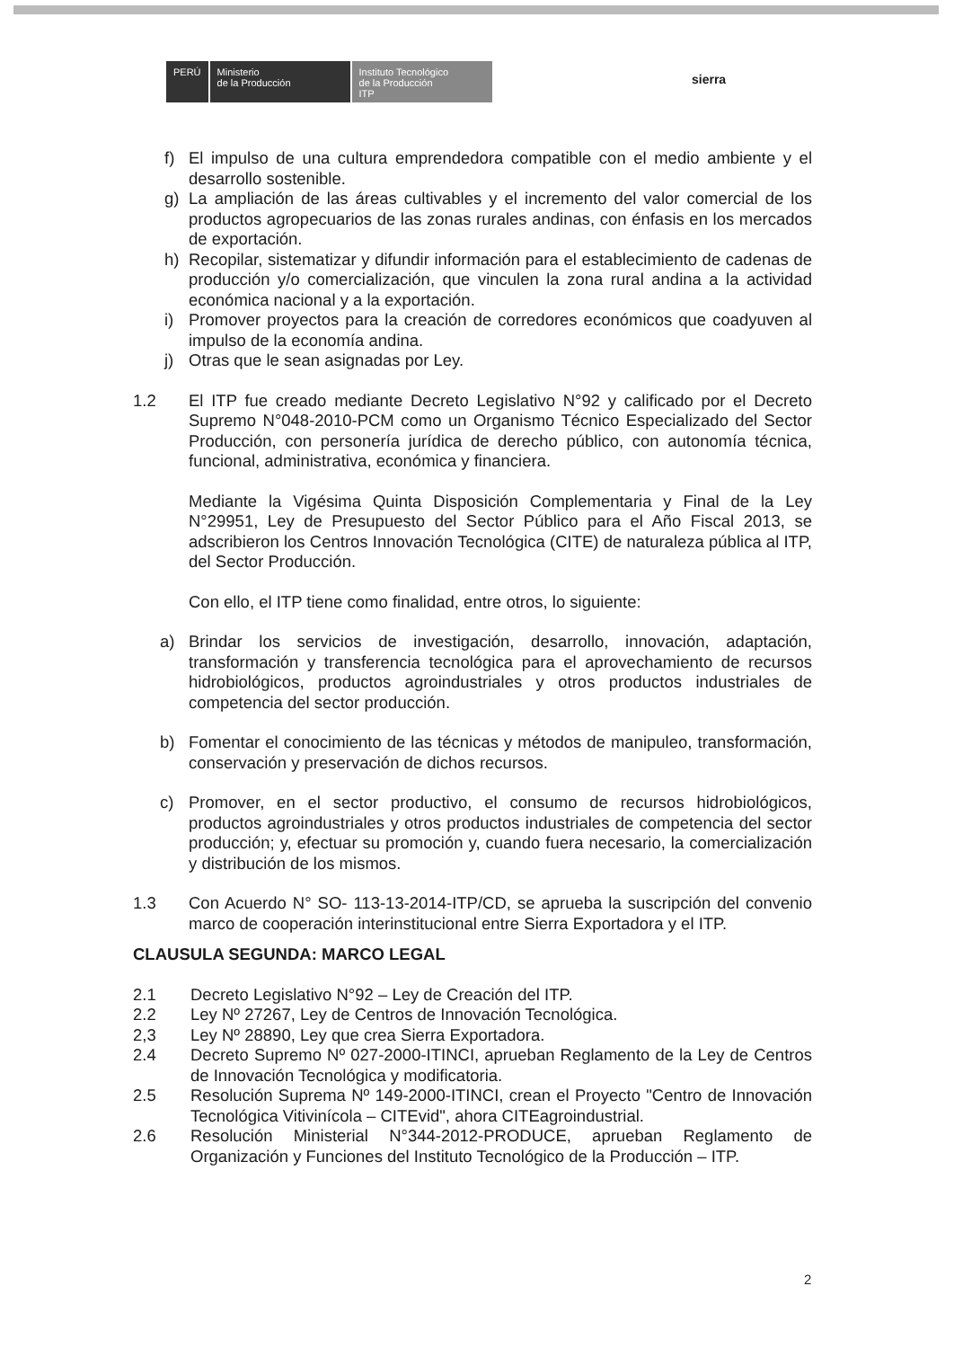PERÚ Ministerio
de la Producción
Instituto Tecnológico
de la Producción
ITP
sierra
f) El impulso de una cultura emprendedora compatible con el medio ambiente y el desarrollo sostenible.
g) La ampliación de las áreas cultivables y el incremento del valor comercial de los productos agropecuarios de las zonas rurales andinas, con énfasis en los mercados de exportación.
h) Recopilar, sistematizar y difundir información para el establecimiento de cadenas de producción y/o comercialización, que vinculen la zona rural andina a la actividad económica nacional y a la exportación.
i) Promover proyectos para la creación de corredores económicos que coadyuven al impulso de la economía andina.
j) Otras que le sean asignadas por Ley.
1.2 El ITP fue creado mediante Decreto Legislativo N°92 y calificado por el Decreto Supremo N°048-2010-PCM como un Organismo Técnico Especializado del Sector Producción, con personería jurídica de derecho público, con autonomía técnica, funcional, administrativa, económica y financiera.
Mediante la Vigésima Quinta Disposición Complementaria y Final de la Ley N°29951, Ley de Presupuesto del Sector Público para el Año Fiscal 2013, se adscribieron los Centros Innovación Tecnológica (CITE) de naturaleza pública al ITP, del Sector Producción.
Con ello, el ITP tiene como finalidad, entre otros, lo siguiente:
a) Brindar los servicios de investigación, desarrollo, innovación, adaptación, transformación y transferencia tecnológica para el aprovechamiento de recursos hidrobiológicos, productos agroindustriales y otros productos industriales de competencia del sector producción.
b) Fomentar el conocimiento de las técnicas y métodos de manipuleo, transformación, conservación y preservación de dichos recursos.
c) Promover, en el sector productivo, el consumo de recursos hidrobiológicos, productos agroindustriales y otros productos industriales de competencia del sector producción; y, efectuar su promoción y, cuando fuera necesario, la comercialización y distribución de los mismos.
1.3 Con Acuerdo N° SO- 113-13-2014-ITP/CD, se aprueba la suscripción del convenio marco de cooperación interinstitucional entre Sierra Exportadora y el ITP.
CLAUSULA SEGUNDA: MARCO LEGAL
2.1 Decreto Legislativo N°92 – Ley de Creación del ITP.
2.2 Ley Nº 27267, Ley de Centros de Innovación Tecnológica.
2,3 Ley Nº 28890, Ley que crea Sierra Exportadora.
2.4 Decreto Supremo Nº 027-2000-ITINCI, aprueban Reglamento de la Ley de Centros de Innovación Tecnológica y modificatoria.
2.5 Resolución Suprema Nº 149-2000-ITINCI, crean el Proyecto "Centro de Innovación Tecnológica Vitivinícola – CITEvid", ahora CITEagroindustrial.
2.6 Resolución Ministerial N°344-2012-PRODUCE, aprueban Reglamento de Organización y Funciones del Instituto Tecnológico de la Producción – ITP.
2